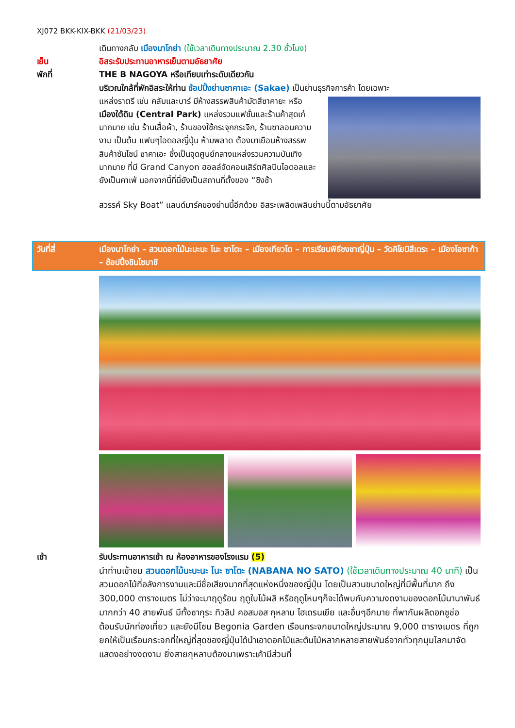XJ072 BKK-KIX-BKK (21/03/23)
เดินทางกลับ เมืองนาโกย่า (ใช้เวลาเดินทางประมาณ 2.30 ชั่วโมง)
เย็น อิสระรับประทานอาหารเย็นตามอัธยาศัย
พักที่ THE B NAGOYA หรือเทียบเท่าระดับเดียวกัน
บริเวณใกล้ที่พักอิสระให้ท่าน ช้อปปิ้งย่านซาคาเอะ (Sakae) เป็นย่านธุรกิจการค้า โดยเฉพาะ
แหล่งราตรี เช่น คลับและบาร์ มีห้างสรรพสินค้ามัตสึซาคายะ หรือ เมืองใต้ดิน (Central Park) แหล่งรวมแฟชั่นและร้านค้าสุดเก๋มากมาย เช่น ร้านเสื้อผ้า, ร้านของใช้กระจุกกระจิก, ร้านซาลอนความงาม เป็นต้น แฟนๆไอดอลญี่ปุ่น ห้ามพลาด ต้องมาเยือนห้างสรรพสินค้าซันไชน์ ซาคาเอะ ซึ่งเป็นจุดศูนย์กลางแหล่งรวมความบันเทิงมากมาย ที่มี Grand Canyon ฮอลล์จัดคอนเสิร์ตศิลปินไอดอลและยังเป็นคาเฟ่ นอกจากนี้ที่นี่ยังเป็นสถานที่ตั้งของ “ชิงช้า
สวรรค์ Sky Boat” แลนด์มาร์คของย่านนี้อีกด้วย อิสระเพลิดเพลินย่านนี้ตามอัธยาศัย
วันที่สี่ เมืองนาโกย่า – สวนดอกไม้นะบะนะ โนะ ซาโตะ – เมืองเกียวโต – การเรียนพิธีชงชาญี่ปุ่น – วัดคิโยมิสึเดระ – เมืองโอซาก้า – ช้อปปิ้งชินไซบาชิ
เช้า รับประทานอาหารเช้า ณ ห้องอาหารของโรงแรม (5)
นำท่านเข้าชม สวนดอกไม้นะบะนะ โนะ ซาโตะ (NABANA NO SATO) (ใช้เวลาเดินทางประมาณ 40 นาที) เป็นสวนดอกไม้ที่อลังการงานและมีชื่อเสียงมากที่สุดแห่งหนึ่งของญี่ปุ่น โดยเป็นสวนขนาดใหญ่ที่มีพื้นที่มาก ถึง 300,000 ตารางเมตร ไม่ว่าจะมาฤดูร้อน ฤดูใบไม้ผลิ หรือฤดูไหนๆก็จะได้พบกับความงดงามของดอกไม้นานาพันธ์มากกว่า 40 สายพันธ์ มีทั้งซากุระ ทิวลิป คอสมอส กุหลาบ ไฮเดรนเยีย และอื่นๆอีกมาย ที่พากันผลิดอกชูช่อต้อนรับนักท่องเที่ยว และยังมีโซน Begonia Garden เรือนกระจกขนาดใหญ่ประมาณ 9,000 ตารางเมตร ที่ถูกยกให้เป็นเรือนกระจกที่ใหญ่ที่สุดของญี่ปุ่นได้นำเอาดอกไม้และต้นไม้หลากหลายสายพันธ์จากทั่วทุกมุมโลกมาจัดแสดงอย่างงดงาม ยิ่งสายกุหลาบต้องมาเพราะเค้ามีส่วนที่